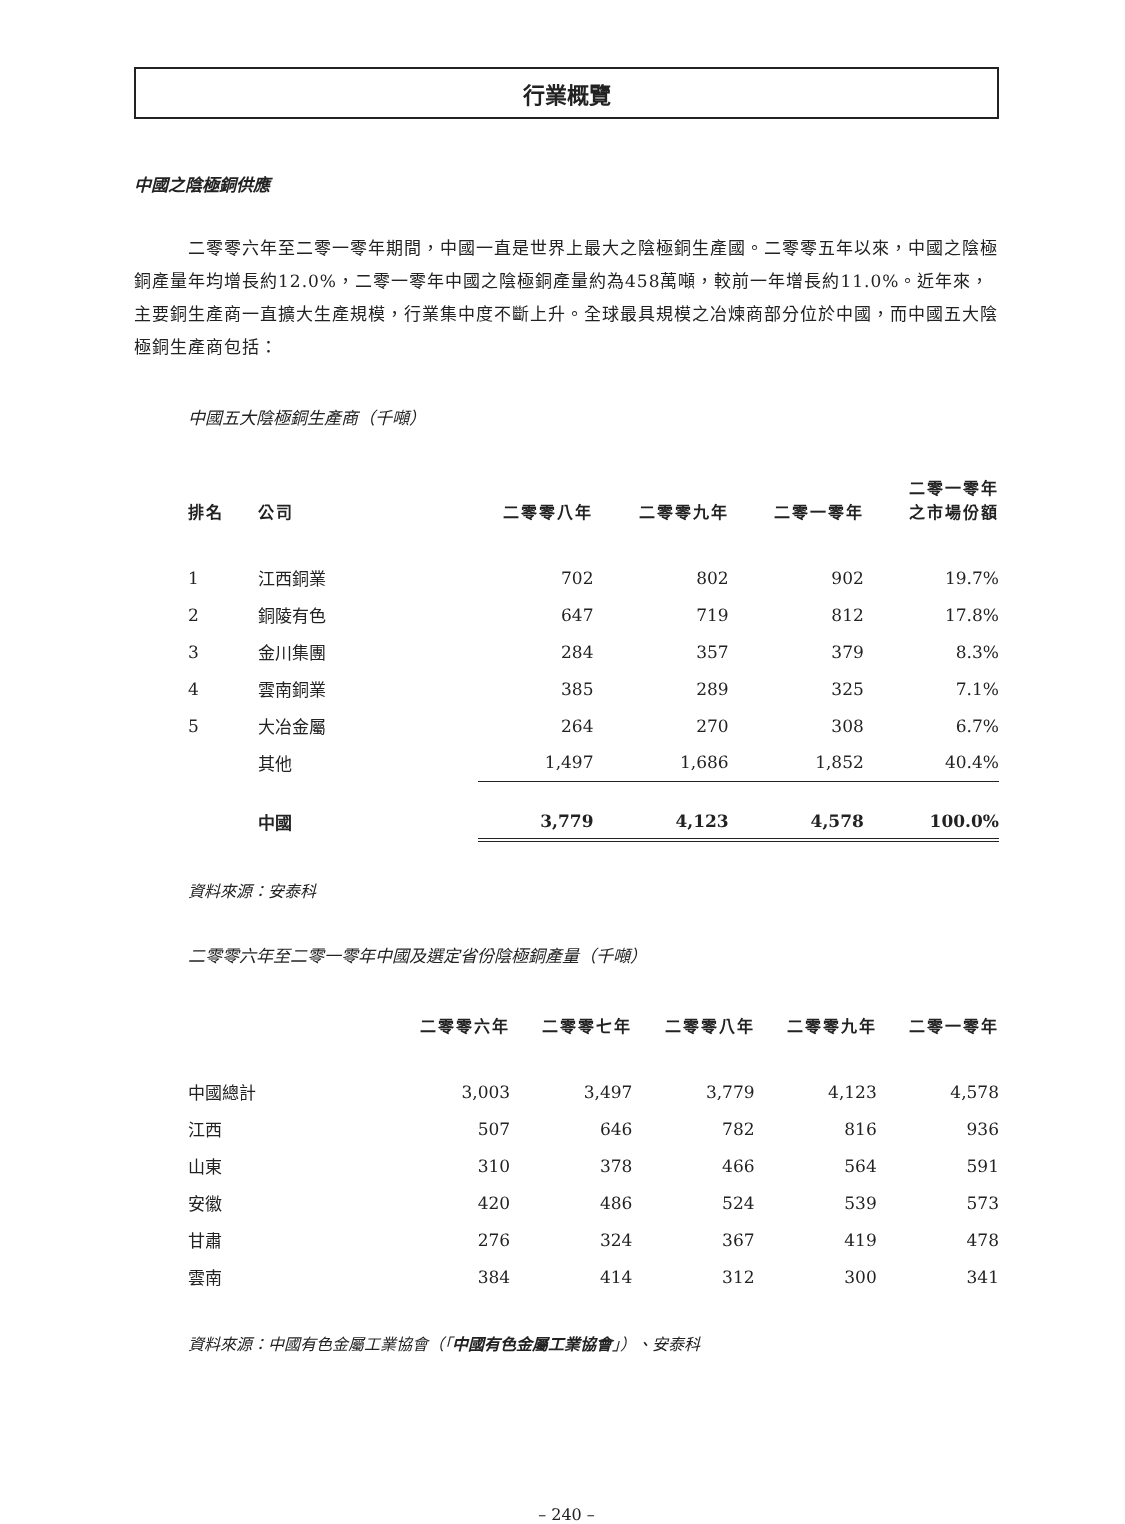行業概覽
中國之陰極銅供應
二零零六年至二零一零年期間，中國一直是世界上最大之陰極銅生產國。二零零五年以來，中國之陰極銅產量年均增長約12.0%，二零一零年中國之陰極銅產量約為458萬噸，較前一年增長約11.0%。近年來，主要銅生產商一直擴大生產規模，行業集中度不斷上升。全球最具規模之冶煉商部分位於中國，而中國五大陰極銅生產商包括：
中國五大陰極銅生產商（千噸）
| 排名 | 公司 | 二零零八年 | 二零零九年 | 二零一零年 | 二零一零年 之市場份額 |
| --- | --- | --- | --- | --- | --- |
| 1 | 江西銅業 | 702 | 802 | 902 | 19.7% |
| 2 | 銅陵有色 | 647 | 719 | 812 | 17.8% |
| 3 | 金川集團 | 284 | 357 | 379 | 8.3% |
| 4 | 雲南銅業 | 385 | 289 | 325 | 7.1% |
| 5 | 大冶金屬 | 264 | 270 | 308 | 6.7% |
| | 其他 | 1,497 | 1,686 | 1,852 | 40.4% |
| | 中國 | 3,779 | 4,123 | 4,578 | 100.0% |
資料來源：安泰科
二零零六年至二零一零年中國及選定省份陰極銅產量（千噸）
| | 二零零六年 | 二零零七年 | 二零零八年 | 二零零九年 | 二零一零年 |
| --- | --- | --- | --- | --- | --- |
| 中國總計 | 3,003 | 3,497 | 3,779 | 4,123 | 4,578 |
| 江西 | 507 | 646 | 782 | 816 | 936 |
| 山東 | 310 | 378 | 466 | 564 | 591 |
| 安徽 | 420 | 486 | 524 | 539 | 573 |
| 甘肅 | 276 | 324 | 367 | 419 | 478 |
| 雲南 | 384 | 414 | 312 | 300 | 341 |
資料來源：中國有色金屬工業協會（「中國有色金屬工業協會」）、安泰科
– 240 –